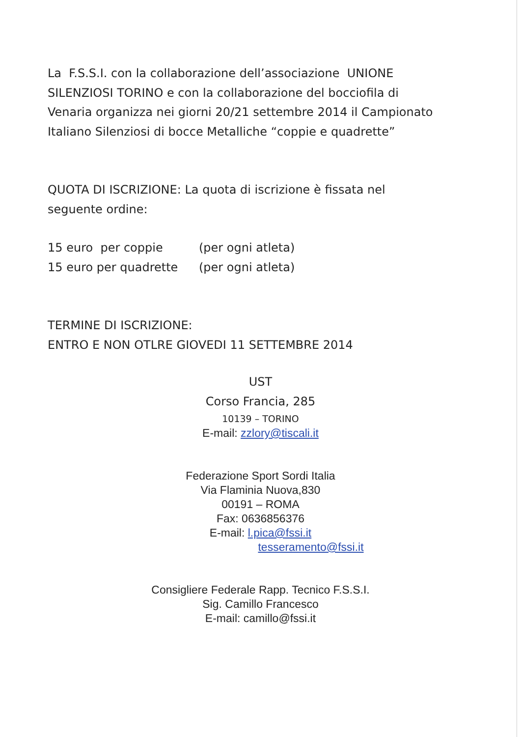La F.S.S.I. con la collaborazione dell’associazione UNIONE
SILENZIOSI TORINO e con la collaborazione del bocciofila di
Venaria organizza nei giorni 20/21 settembre 2014 il Campionato
Italiano Silenziosi di bocce Metalliche “coppie e quadrette”
QUOTA DI ISCRIZIONE: La quota di iscrizione è fissata nel
seguente ordine:
| 15 euro per coppie | (per ogni atleta) |
| 15 euro per quadrette | (per ogni atleta) |
TERMINE DI ISCRIZIONE:
ENTRO E NON OTLRE GIOVEDI 11 SETTEMBRE 2014
UST
Corso Francia, 285
10139 – TORINO
E-mail: zzlory@tiscali.it
Federazione Sport Sordi Italia
Via Flaminia Nuova,830
00191 – ROMA
Fax: 0636856376
E-mail: l.pica@fssi.it
tesseramento@fssi.it
Consigliere Federale Rapp. Tecnico F.S.S.I.
Sig. Camillo Francesco
E-mail: camillo@fssi.it